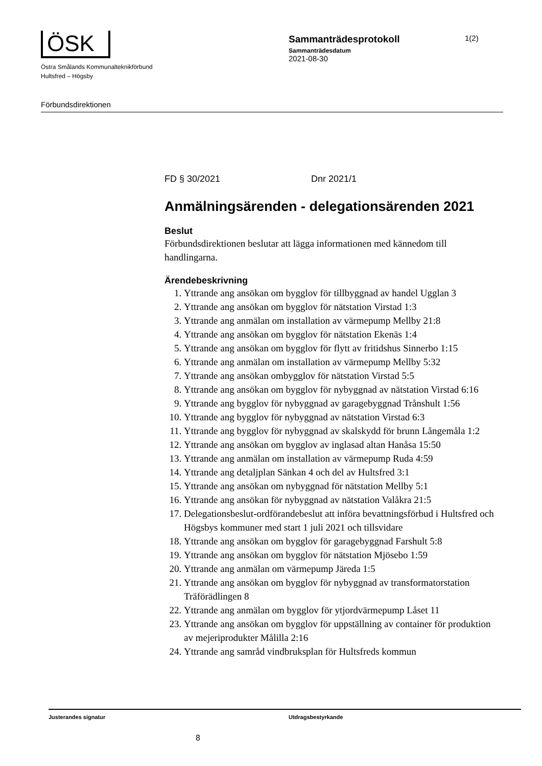ÖSK
Östra Smålands Kommunalteknikförbund
Hultsfred – Högsby
Förbundsdirektionen
Sammanträdesprotokoll
Sammanträdesdatum
2021-08-30
1(2)
FD § 30/2021 Dnr 2021/1
Anmälningsärenden - delegationsärenden 2021
Beslut
Förbundsdirektionen beslutar att lägga informationen med kännedom till handlingarna.
Ärendebeskrivning
1. Yttrande ang ansökan om bygglov för tillbyggnad av handel Ugglan 3
2. Yttrande ang ansökan om bygglov för nätstation Virstad 1:3
3. Yttrande ang anmälan om installation av värmepump Mellby 21:8
4. Yttrande ang ansökan om bygglov för nätstation Ekenäs 1:4
5. Yttrande ang ansökan om bygglov för flytt av fritidshus Sinnerbo 1:15
6. Yttrande ang anmälan om installation av värmepump Mellby 5:32
7. Yttrande ang ansökan ombygglov för nätstation Virstad 5:5
8. Yttrande ang ansökan om bygglov för nybyggnad av nätstation Virstad 6:16
9. Yttrande ang bygglov för nybyggnad av garagebyggnad Trånshult 1:56
10. Yttrande ang bygglov för nybyggnad av nätstation Virstad 6:3
11. Yttrande ang bygglov för nybyggnad av skalskydd för brunn Långemåla 1:2
12. Yttrande ang ansökan om bygglov av inglasad altan Hanåsa 15:50
13. Yttrande ang anmälan om installation av värmepump Ruda 4:59
14. Yttrande ang detaljplan Sänkan 4 och del av Hultsfred 3:1
15. Yttrande ang ansökan om nybyggnad för nätstation Mellby 5:1
16. Yttrande ang ansökan för nybyggnad av nätstation Valåkra 21:5
17. Delegationsbeslut-ordförandebeslut att införa bevattningsförbud i Hultsfred och Högsbys kommuner med start 1 juli 2021 och tillsvidare
18. Yttrande ang ansökan om bygglov för garagebyggnad Farshult 5:8
19. Yttrande ang ansökan om bygglov för nätstation Mjösebo 1:59
20. Yttrande ang anmälan om värmepump Järeda 1:5
21. Yttrande ang ansökan om bygglov för nybyggnad av transformatorstation Träförädlingen 8
22. Yttrande ang anmälan om bygglov för ytjordvärmepump Låset 11
23. Yttrande ang ansökan om bygglov för uppställning av container för produktion av mejeriprodukter Målilla 2:16
24. Yttrande ang samråd vindbruksplan för Hultsfreds kommun
Justerandes signatur Utdragsbestyrkande
8